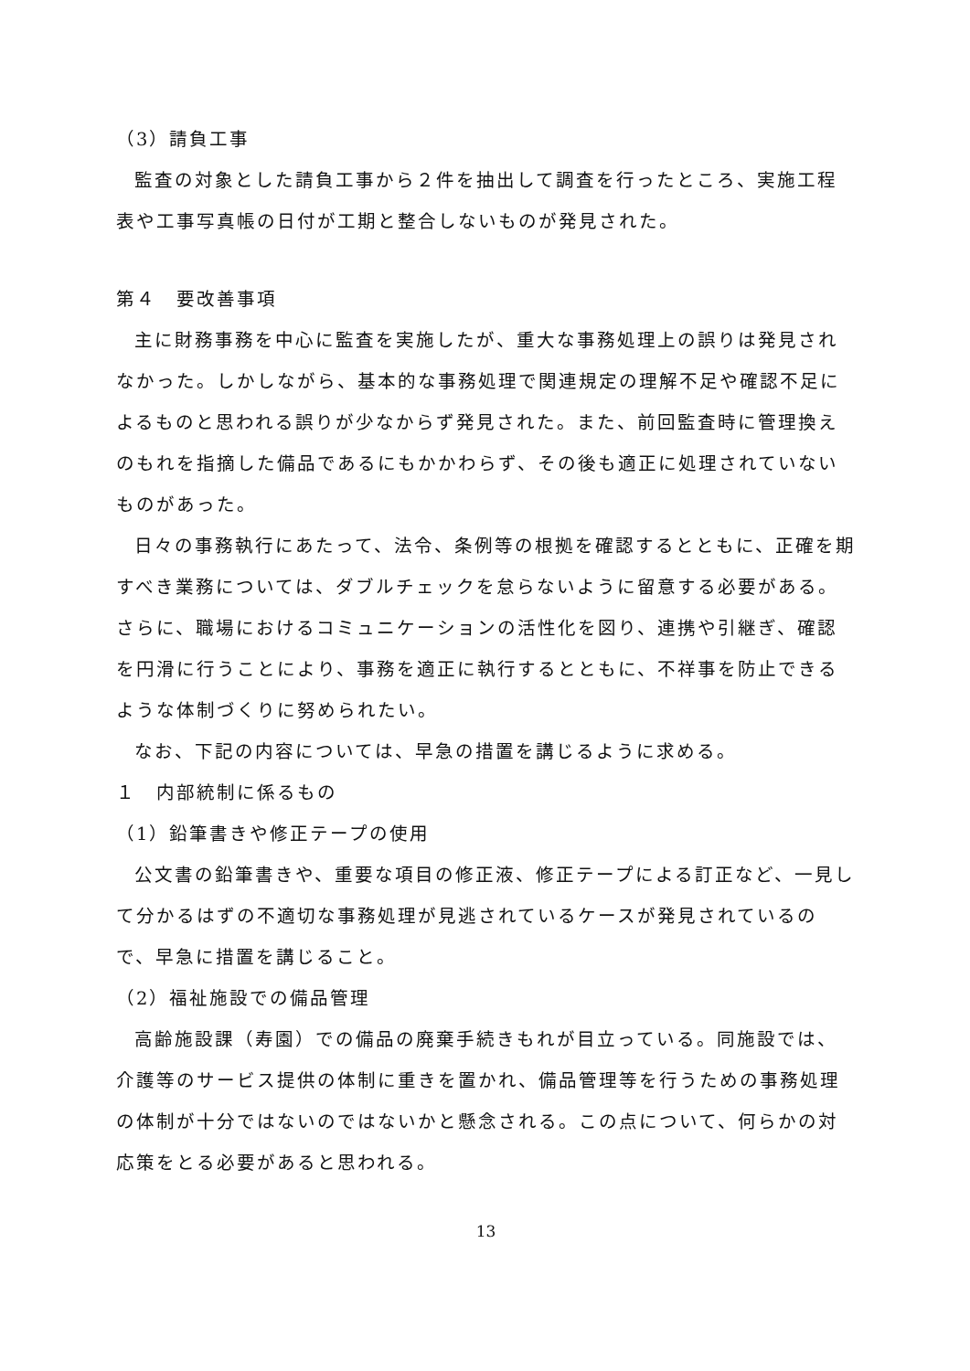（3）請負工事
監査の対象とした請負工事から２件を抽出して調査を行ったところ、実施工程表や工事写真帳の日付が工期と整合しないものが発見された。
第４　要改善事項
主に財務事務を中心に監査を実施したが、重大な事務処理上の誤りは発見されなかった。しかしながら、基本的な事務処理で関連規定の理解不足や確認不足によるものと思われる誤りが少なからず発見された。また、前回監査時に管理換えのもれを指摘した備品であるにもかかわらず、その後も適正に処理されていないものがあった。
日々の事務執行にあたって、法令、条例等の根拠を確認するとともに、正確を期すべき業務については、ダブルチェックを怠らないように留意する必要がある。さらに、職場におけるコミュニケーションの活性化を図り、連携や引継ぎ、確認を円滑に行うことにより、事務を適正に執行するとともに、不祥事を防止できるような体制づくりに努められたい。
なお、下記の内容については、早急の措置を講じるように求める。
１　内部統制に係るもの
（1）鉛筆書きや修正テープの使用
公文書の鉛筆書きや、重要な項目の修正液、修正テープによる訂正など、一見して分かるはずの不適切な事務処理が見逃されているケースが発見されているので、早急に措置を講じること。
（2）福祉施設での備品管理
高齢施設課（寿園）での備品の廃棄手続きもれが目立っている。同施設では、介護等のサービス提供の体制に重きを置かれ、備品管理等を行うための事務処理の体制が十分ではないのではないかと懸念される。この点について、何らかの対応策をとる必要があると思われる。
13